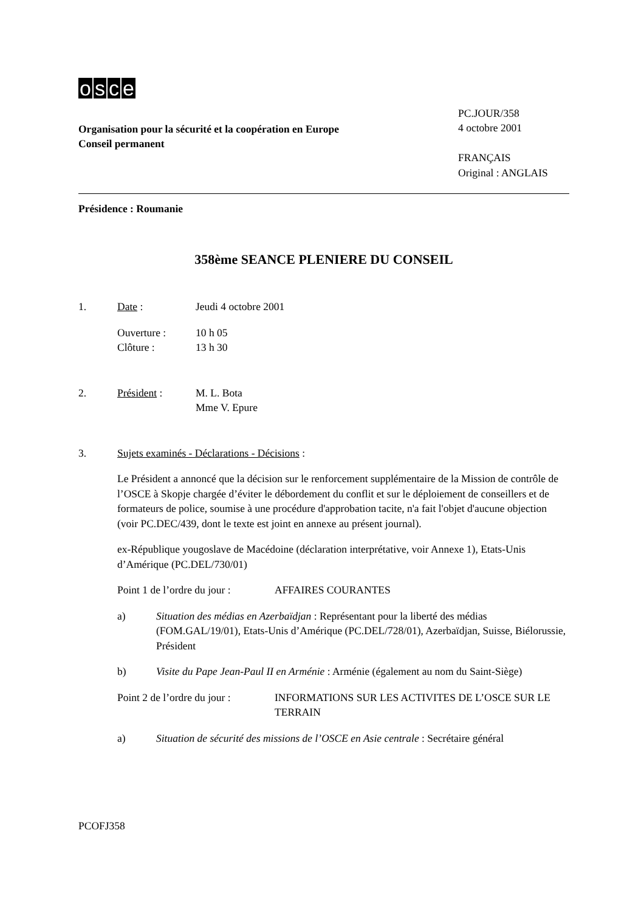osce
Organisation pour la sécurité et la coopération en Europe
Conseil permanent
PC.JOUR/358
4 octobre 2001
FRANÇAIS
Original : ANGLAIS
Présidence : Roumanie
358ème SEANCE PLENIERE DU CONSEIL
1. Date : Jeudi 4 octobre 2001
Ouverture :
Clôture : 10 h 05
13 h 30
2. Président : M. L. Bota
Mme V. Epure
3. Sujets examinés - Déclarations - Décisions :
Le Président a annoncé que la décision sur le renforcement supplémentaire de la Mission de contrôle de l’OSCE à Skopje chargée d’éviter le débordement du conflit et sur le déploiement de conseillers et de formateurs de police, soumise à une procédure d'approbation tacite, n'a fait l'objet d'aucune objection (voir PC.DEC/439, dont le texte est joint en annexe au présent journal).
ex-République yougoslave de Macédoine (déclaration interprétative, voir Annexe 1), Etats-Unis d’Amérique (PC.DEL/730/01)
Point 1 de l’ordre du jour : AFFAIRES COURANTES
a) Situation des médias en Azerbaïdjan : Représentant pour la liberté des médias (FOM.GAL/19/01), Etats-Unis d’Amérique (PC.DEL/728/01), Azerbaïdjan, Suisse, Biélorussie, Président
b) Visite du Pape Jean-Paul II en Arménie : Arménie (également au nom du Saint-Siège)
Point 2 de l’ordre du jour : INFORMATIONS SUR LES ACTIVITES DE L’OSCE SUR LE TERRAIN
a) Situation de sécurité des missions de l’OSCE en Asie centrale : Secrétaire général
PCOFJ358